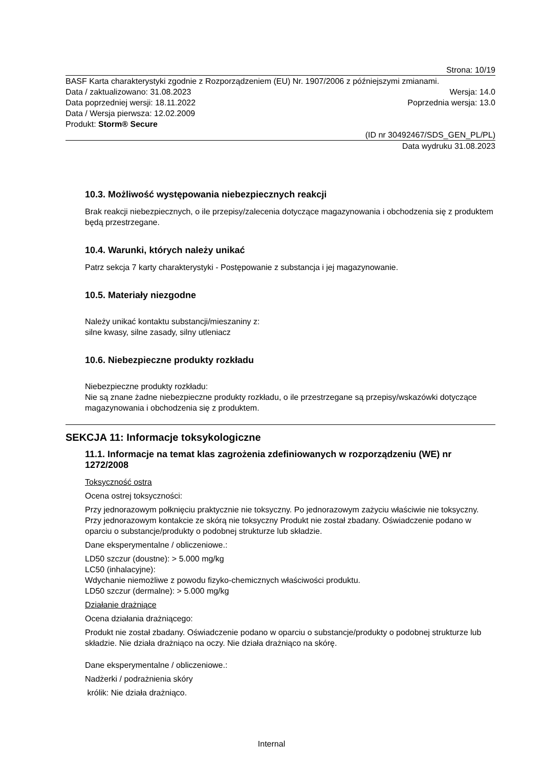Strona: 10/19
BASF Karta charakterystyki zgodnie z Rozporządzeniem (EU) Nr. 1907/2006 z późniejszymi zmianami.
Data / zaktualizowano: 31.08.2023 Wersja: 14.0
Data poprzedniej wersji: 18.11.2022 Poprzednia wersja: 13.0
Data / Wersja pierwsza: 12.02.2009
Produkt: Storm® Secure
(ID nr 30492467/SDS_GEN_PL/PL)
Data wydruku 31.08.2023
10.3. Możliwość występowania niebezpiecznych reakcji
Brak reakcji niebezpiecznych, o ile przepisy/zalecenia dotyczące magazynowania i obchodzenia się z produktem będą przestrzegane.
10.4. Warunki, których należy unikać
Patrz sekcja 7 karty charakterystyki - Postępowanie z substancja i jej magazynowanie.
10.5. Materiały niezgodne
Należy unikać kontaktu substancji/mieszaniny z:
silne kwasy, silne zasady, silny utleniacz
10.6. Niebezpieczne produkty rozkładu
Niebezpieczne produkty rozkładu:
Nie są znane żadne niebezpieczne produkty rozkładu, o ile przestrzegane są przepisy/wskazówki dotyczące magazynowania i obchodzenia się z produktem.
SEKCJA 11: Informacje toksykologiczne
11.1. Informacje na temat klas zagrożenia zdefiniowanych w rozporządzeniu (WE) nr 1272/2008
Toksyczność ostra
Ocena ostrej toksyczności:
Przy jednorazowym połknięciu praktycznie nie toksyczny. Po jednorazowym zażyciu właściwie nie toksyczny. Przy jednorazowym kontakcie ze skórą nie toksyczny Produkt nie został zbadany. Oświadczenie podano w oparciu o substancje/produkty o podobnej strukturze lub składzie.
Dane eksperymentalne / obliczeniowe.:
LD50 szczur (doustne): > 5.000 mg/kg
LC50 (inhalacyjne):
Wdychanie niemożliwe z powodu fizyko-chemicznych właściwości produktu.
LD50 szczur (dermalne): > 5.000 mg/kg
Działanie drażniące
Ocena działania drażniącego:
Produkt nie został zbadany. Oświadczenie podano w oparciu o substancje/produkty o podobnej strukturze lub składzie. Nie działa drażniąco na oczy. Nie działa drażniąco na skórę.
Dane eksperymentalne / obliczeniowe.:
Nadżerki / podrażnienia skóry
królik: Nie działa drażniąco.
Internal